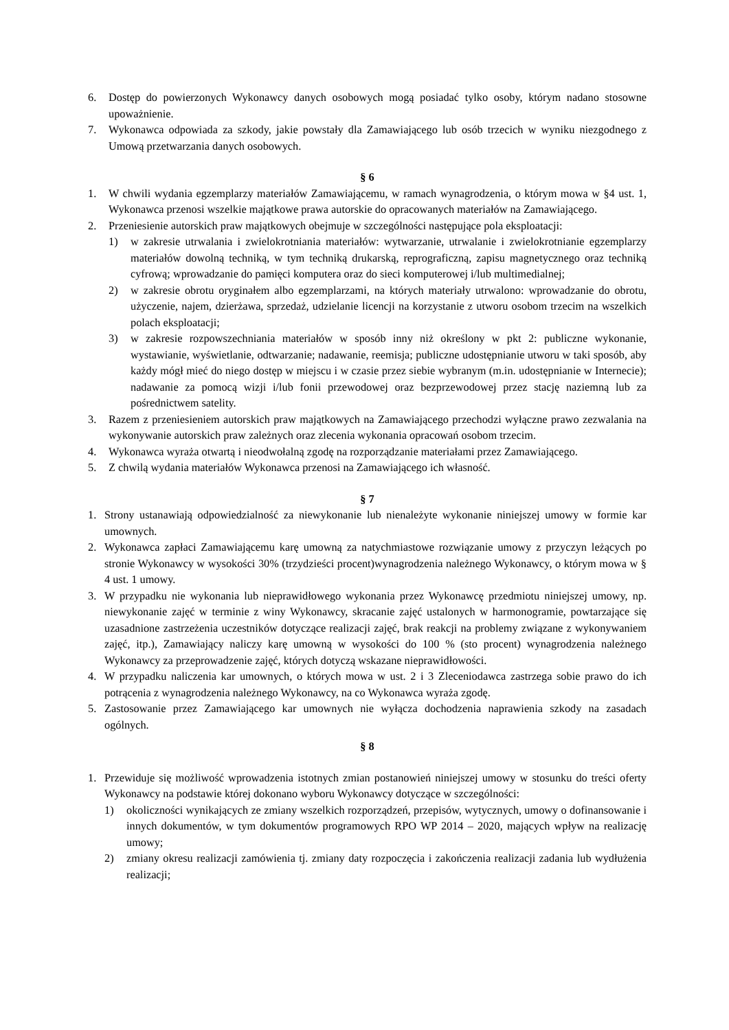6. Dostęp do powierzonych Wykonawcy danych osobowych mogą posiadać tylko osoby, którym nadano stosowne upoważnienie.
7. Wykonawca odpowiada za szkody, jakie powstały dla Zamawiającego lub osób trzecich w wyniku niezgodnego z Umową przetwarzania danych osobowych.
§ 6
1. W chwili wydania egzemplarzy materiałów Zamawiającemu, w ramach wynagrodzenia, o którym mowa w §4 ust. 1, Wykonawca przenosi wszelkie majątkowe prawa autorskie do opracowanych materiałów na Zamawiającego.
2. Przeniesienie autorskich praw majątkowych obejmuje w szczególności następujące pola eksploatacji:
1) w zakresie utrwalania i zwielokrotniania materiałów: wytwarzanie, utrwalanie i zwielokrotnianie egzemplarzy materiałów dowolną techniką, w tym techniką drukarską, reprograficzną, zapisu magnetycznego oraz techniką cyfrową; wprowadzanie do pamięci komputera oraz do sieci komputerowej i/lub multimedialnej;
2) w zakresie obrotu oryginałem albo egzemplarzami, na których materiały utrwalono: wprowadzanie do obrotu, użyczenie, najem, dzierżawa, sprzedaż, udzielanie licencji na korzystanie z utworu osobom trzecim na wszelkich polach eksploatacji;
3) w zakresie rozpowszechniania materiałów w sposób inny niż określony w pkt 2: publiczne wykonanie, wystawianie, wyświetlanie, odtwarzanie; nadawanie, reemisja; publiczne udostępnianie utworu w taki sposób, aby każdy mógł mieć do niego dostęp w miejscu i w czasie przez siebie wybranym (m.in. udostępnianie w Internecie); nadawanie za pomocą wizji i/lub fonii przewodowej oraz bezprzewodowej przez stację naziemną lub za pośrednictwem satelity.
3. Razem z przeniesieniem autorskich praw majątkowych na Zamawiającego przechodzi wyłączne prawo zezwalania na wykonywanie autorskich praw zależnych oraz zlecenia wykonania opracowań osobom trzecim.
4. Wykonawca wyraża otwartą i nieodwołalną zgodę na rozporządzanie materiałami przez Zamawiającego.
5. Z chwilą wydania materiałów Wykonawca przenosi na Zamawiającego ich własność.
§ 7
1. Strony ustanawiają odpowiedzialność za niewykonanie lub nienależyte wykonanie niniejszej umowy w formie kar umownych.
2. Wykonawca zapłaci Zamawiającemu karę umowną za natychmiastowe rozwiązanie umowy z przyczyn leżących po stronie Wykonawcy w wysokości 30% (trzydzieści procent)wynagrodzenia należnego Wykonawcy, o którym mowa w § 4 ust. 1 umowy.
3. W przypadku nie wykonania lub nieprawidłowego wykonania przez Wykonawcę przedmiotu niniejszej umowy, np. niewykonanie zajęć w terminie z winy Wykonawcy, skracanie zajęć ustalonych w harmonogramie, powtarzające się uzasadnione zastrzeżenia uczestników dotyczące realizacji zajęć, brak reakcji na problemy związane z wykonywaniem zajęć, itp.), Zamawiający naliczy karę umowną w wysokości do 100 % (sto procent) wynagrodzenia należnego Wykonawcy za przeprowadzenie zajęć, których dotyczą wskazane nieprawidłowości.
4. W przypadku naliczenia kar umownych, o których mowa w ust. 2 i 3 Zleceniodawca zastrzega sobie prawo do ich potrącenia z wynagrodzenia należnego Wykonawcy, na co Wykonawca wyraża zgodę.
5. Zastosowanie przez Zamawiającego kar umownych nie wyłącza dochodzenia naprawienia szkody na zasadach ogólnych.
§ 8
1. Przewiduje się możliwość wprowadzenia istotnych zmian postanowień niniejszej umowy w stosunku do treści oferty Wykonawcy na podstawie której dokonano wyboru Wykonawcy dotyczące w szczególności:
1) okoliczności wynikających ze zmiany wszelkich rozporządzeń, przepisów, wytycznych, umowy o dofinansowanie i innych dokumentów, w tym dokumentów programowych RPO WP 2014 – 2020, mających wpływ na realizację umowy;
2) zmiany okresu realizacji zamówienia tj. zmiany daty rozpoczęcia i zakończenia realizacji zadania lub wydłużenia realizacji;